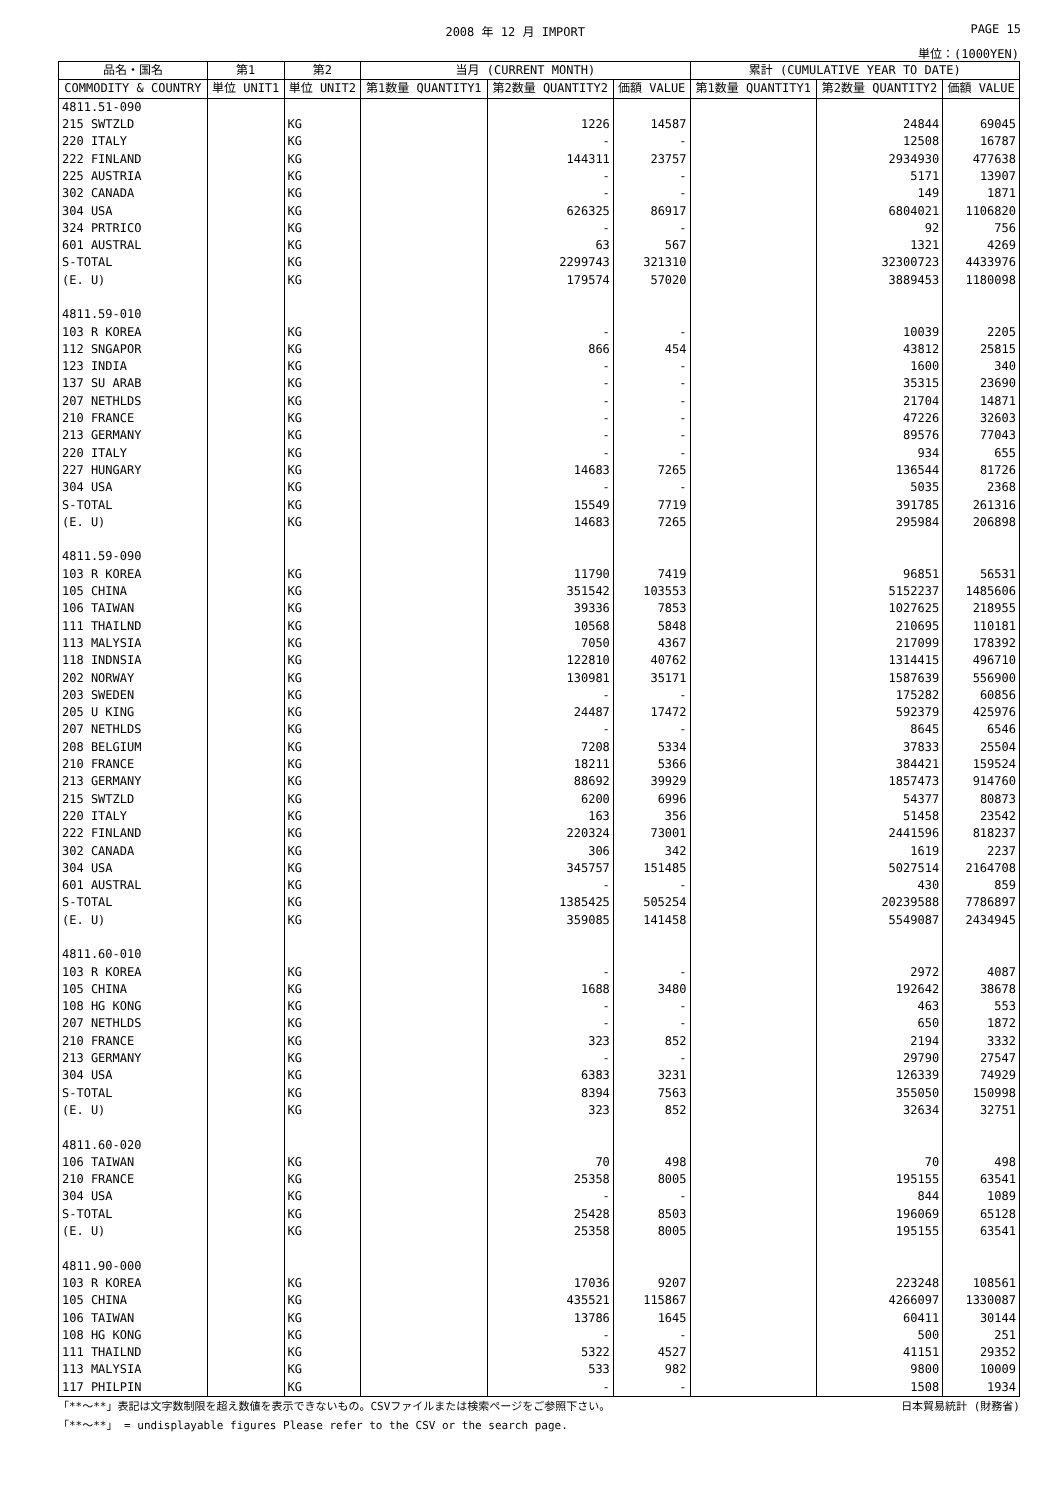2008 年 12 月 IMPORT PAGE 15
単位：(1000YEN)
| 品名・国名 | 第1 | 第2 | 当月 (CURRENT MONTH) | | | 累計 (CUMULATIVE YEAR TO DATE) | | |
| --- | --- | --- | --- | --- | --- | --- | --- | --- |
| COMMODITY & COUNTRY | 単位 UNIT1 | 単位 UNIT2 | 第1数量 QUANTITY1 | 第2数量 QUANTITY2 | 価額 VALUE | 第1数量 QUANTITY1 | 第2数量 QUANTITY2 | 価額 VALUE |
| 4811.51-090 | | | | | | | | |
| 215 SWTZLD | | KG | | 1226 | 14587 | | 24844 | 69045 |
| 220 ITALY | | KG | | - | - | | 12508 | 16787 |
| 222 FINLAND | | KG | | 144311 | 23757 | | 2934930 | 477638 |
| 225 AUSTRIA | | KG | | - | - | | 5171 | 13907 |
| 302 CANADA | | KG | | - | - | | 149 | 1871 |
| 304 USA | | KG | | 626325 | 86917 | | 6804021 | 1106820 |
| 324 PRTRICO | | KG | | - | - | | 92 | 756 |
| 601 AUSTRAL | | KG | | 63 | 567 | | 1321 | 4269 |
| S-TOTAL | | KG | | 2299743 | 321310 | | 32300723 | 4433976 |
| (E. U) | | KG | | 179574 | 57020 | | 3889453 | 1180098 |
| 4811.59-010 | | | | | | | | |
| 103 R KOREA | | KG | | - | - | | 10039 | 2205 |
| 112 SNGAPOR | | KG | | 866 | 454 | | 43812 | 25815 |
| 123 INDIA | | KG | | - | - | | 1600 | 340 |
| 137 SU ARAB | | KG | | - | - | | 35315 | 23690 |
| 207 NETHLDS | | KG | | - | - | | 21704 | 14871 |
| 210 FRANCE | | KG | | - | - | | 47226 | 32603 |
| 213 GERMANY | | KG | | - | - | | 89576 | 77043 |
| 220 ITALY | | KG | | - | - | | 934 | 655 |
| 227 HUNGARY | | KG | | 14683 | 7265 | | 136544 | 81726 |
| 304 USA | | KG | | - | - | | 5035 | 2368 |
| S-TOTAL | | KG | | 15549 | 7719 | | 391785 | 261316 |
| (E. U) | | KG | | 14683 | 7265 | | 295984 | 206898 |
| 4811.59-090 | | | | | | | | |
| 103 R KOREA | | KG | | 11790 | 7419 | | 96851 | 56531 |
| 105 CHINA | | KG | | 351542 | 103553 | | 5152237 | 1485606 |
| 106 TAIWAN | | KG | | 39336 | 7853 | | 1027625 | 218955 |
| 111 THAILND | | KG | | 10568 | 5848 | | 210695 | 110181 |
| 113 MALYSIA | | KG | | 7050 | 4367 | | 217099 | 178392 |
| 118 INDNSIA | | KG | | 122810 | 40762 | | 1314415 | 496710 |
| 202 NORWAY | | KG | | 130981 | 35171 | | 1587639 | 556900 |
| 203 SWEDEN | | KG | | - | - | | 175282 | 60856 |
| 205 U KING | | KG | | 24487 | 17472 | | 592379 | 425976 |
| 207 NETHLDS | | KG | | - | - | | 8645 | 6546 |
| 208 BELGIUM | | KG | | 7208 | 5334 | | 37833 | 25504 |
| 210 FRANCE | | KG | | 18211 | 5366 | | 384421 | 159524 |
| 213 GERMANY | | KG | | 88692 | 39929 | | 1857473 | 914760 |
| 215 SWTZLD | | KG | | 6200 | 6996 | | 54377 | 80873 |
| 220 ITALY | | KG | | 163 | 356 | | 51458 | 23542 |
| 222 FINLAND | | KG | | 220324 | 73001 | | 2441596 | 818237 |
| 302 CANADA | | KG | | 306 | 342 | | 1619 | 2237 |
| 304 USA | | KG | | 345757 | 151485 | | 5027514 | 2164708 |
| 601 AUSTRAL | | KG | | - | - | | 430 | 859 |
| S-TOTAL | | KG | | 1385425 | 505254 | | 20239588 | 7786897 |
| (E. U) | | KG | | 359085 | 141458 | | 5549087 | 2434945 |
| 4811.60-010 | | | | | | | | |
| 103 R KOREA | | KG | | - | - | | 2972 | 4087 |
| 105 CHINA | | KG | | 1688 | 3480 | | 192642 | 38678 |
| 108 HG KONG | | KG | | - | - | | 463 | 553 |
| 207 NETHLDS | | KG | | - | - | | 650 | 1872 |
| 210 FRANCE | | KG | | 323 | 852 | | 2194 | 3332 |
| 213 GERMANY | | KG | | - | - | | 29790 | 27547 |
| 304 USA | | KG | | 6383 | 3231 | | 126339 | 74929 |
| S-TOTAL | | KG | | 8394 | 7563 | | 355050 | 150998 |
| (E. U) | | KG | | 323 | 852 | | 32634 | 32751 |
| 4811.60-020 | | | | | | | | |
| 106 TAIWAN | | KG | | 70 | 498 | | 70 | 498 |
| 210 FRANCE | | KG | | 25358 | 8005 | | 195155 | 63541 |
| 304 USA | | KG | | - | - | | 844 | 1089 |
| S-TOTAL | | KG | | 25428 | 8503 | | 196069 | 65128 |
| (E. U) | | KG | | 25358 | 8005 | | 195155 | 63541 |
| 4811.90-000 | | | | | | | | |
| 103 R KOREA | | KG | | 17036 | 9207 | | 223248 | 108561 |
| 105 CHINA | | KG | | 435521 | 115867 | | 4266097 | 1330087 |
| 106 TAIWAN | | KG | | 13786 | 1645 | | 60411 | 30144 |
| 108 HG KONG | | KG | | - | - | | 500 | 251 |
| 111 THAILND | | KG | | 5322 | 4527 | | 41151 | 29352 |
| 113 MALYSIA | | KG | | 533 | 982 | | 9800 | 10009 |
| 117 PHILPIN | | KG | | - | - | | 1508 | 1934 |
「**～**」表記は文字数制限を超え数値を表示できないもの。CSVファイルまたは検索ページをご参照下さい。 日本貿易統計 (財務省)
「**～**」 = undisplayable figures Please refer to the CSV or the search page.